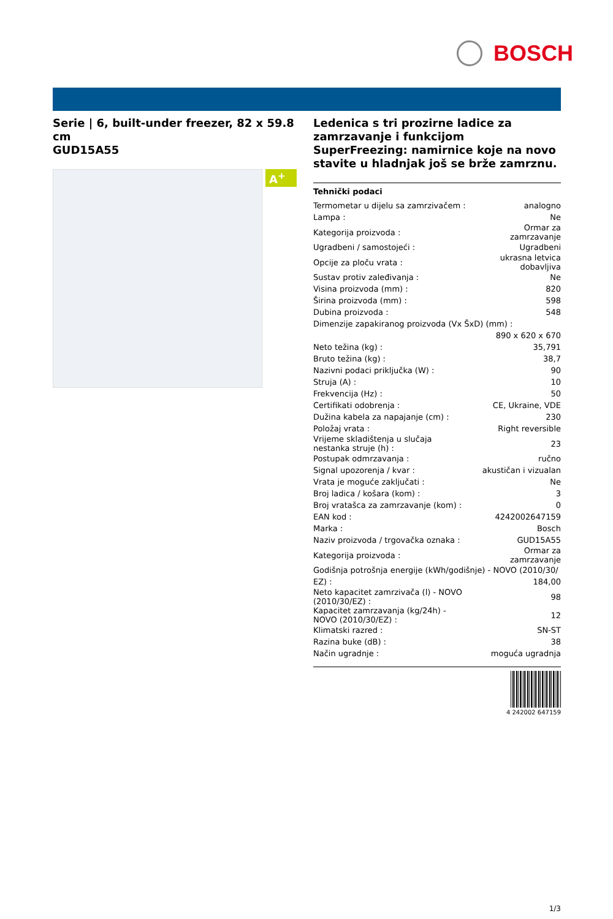BOSCH
Serie | 6, built-under freezer, 82 x 59.8 cm
GUD15A55
A<sup>+</sup>
Ledenica s tri prozirne ladice za zamrzavanje i funkcijom SuperFreezing: namirnice koje na novo stavite u hladnjak još se brže zamrznu.
Tehnički podaci
| Termometar u dijelu sa zamrzivačem : | analogno |
| Lampa : | Ne |
| Kategorija proizvoda : | Ormar za zamrzavanje |
| Ugradbeni / samostojeći : | Ugradbeni |
| Opcije za ploču vrata : | ukrasna letvica dobavljiva |
| Sustav protiv zaleđivanja : | Ne |
| Visina proizvoda (mm) : | 820 |
| Širina proizvoda (mm) : | 598 |
| Dubina proizvoda : | 548 |
| Dimenzije zapakiranog proizvoda (Vx ŠxD) (mm) : | |
| | 890 x 620 x 670 |
| Neto težina (kg) : | 35,791 |
| Bruto težina (kg) : | 38,7 |
| Nazivni podaci priključka (W) : | 90 |
| Struja (A) : | 10 |
| Frekvencija (Hz) : | 50 |
| Certifikati odobrenja : | CE, Ukraine, VDE |
| Dužina kabela za napajanje (cm) : | 230 |
| Položaj vrata : | Right reversible |
| Vrijeme skladištenja u slučaja nestanka struje (h) : | 23 |
| Postupak odmrzavanja : | ručno |
| Signal upozorenja / kvar : | akustičan i vizualan |
| Vrata je moguće zaključati : | Ne |
| Broj ladica / košara (kom) : | 3 |
| Broj vratašca za zamrzavanje (kom) : | 0 |
| EAN kod : | 4242002647159 |
| Marka : | Bosch |
| Naziv proizvoda / trgovačka oznaka : | GUD15A55 |
| Kategorija proizvoda : | Ormar za zamrzavanje |
| Godišnja potrošnja energije (kWh/godišnje) - NOVO (2010/30/ | |
| EZ) : | 184,00 |
| Neto kapacitet zamrzivača (l) - NOVO (2010/30/EZ) : | 98 |
| Kapacitet zamrzavanja (kg/24h) - NOVO (2010/30/EZ) : | 12 |
| Klimatski razred : | SN-ST |
| Razina buke (dB) : | 38 |
| Način ugradnje : | moguća ugradnja |
4 242002 647159
1/3